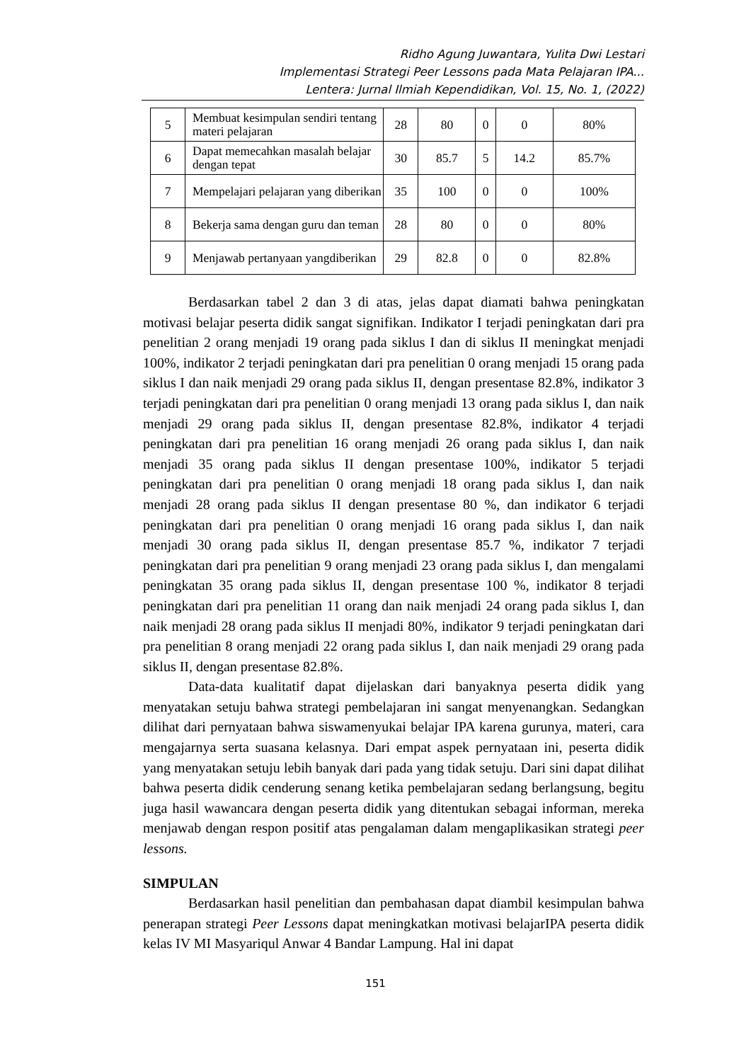Ridho Agung Juwantara, Yulita Dwi Lestari
Implementasi Strategi Peer Lessons pada Mata Pelajaran IPA...
Lentera: Jurnal Ilmiah Kependidikan, Vol. 15, No. 1, (2022)
| 5 | Membuat kesimpulan sendiri tentang materi pelajaran | 28 | 80 | 0 | 0 | 80% |
| 6 | Dapat memecahkan masalah belajar dengan tepat | 30 | 85.7 | 5 | 14.2 | 85.7% |
| 7 | Mempelajari pelajaran yang diberikan | 35 | 100 | 0 | 0 | 100% |
| 8 | Bekerja sama dengan guru dan teman | 28 | 80 | 0 | 0 | 80% |
| 9 | Menjawab pertanyaan yangdiberikan | 29 | 82.8 | 0 | 0 | 82.8% |
Berdasarkan tabel 2 dan 3 di atas, jelas dapat diamati bahwa peningkatan motivasi belajar peserta didik sangat signifikan. Indikator I terjadi peningkatan dari pra penelitian 2 orang menjadi 19 orang pada siklus I dan di siklus II meningkat menjadi 100%, indikator 2 terjadi peningkatan dari pra penelitian 0 orang menjadi 15 orang pada siklus I dan naik menjadi 29 orang pada siklus II, dengan presentase 82.8%, indikator 3 terjadi peningkatan dari pra penelitian 0 orang menjadi 13 orang pada siklus I, dan naik menjadi 29 orang pada siklus II, dengan presentase 82.8%, indikator 4 terjadi peningkatan dari pra penelitian 16 orang menjadi 26 orang pada siklus I, dan naik menjadi 35 orang pada siklus II dengan presentase 100%, indikator 5 terjadi peningkatan dari pra penelitian 0 orang menjadi 18 orang pada siklus I, dan naik menjadi 28 orang pada siklus II dengan presentase 80 %, dan indikator 6 terjadi peningkatan dari pra penelitian 0 orang menjadi 16 orang pada siklus I, dan naik menjadi 30 orang pada siklus II, dengan presentase 85.7 %, indikator 7 terjadi peningkatan dari pra penelitian 9 orang menjadi 23 orang pada siklus I, dan mengalami peningkatan 35 orang pada siklus II, dengan presentase 100 %, indikator 8 terjadi peningkatan dari pra penelitian 11 orang dan naik menjadi 24 orang pada siklus I, dan naik menjadi 28 orang pada siklus II menjadi 80%, indikator 9 terjadi peningkatan dari pra penelitian 8 orang menjadi 22 orang pada siklus I, dan naik menjadi 29 orang pada siklus II, dengan presentase 82.8%.
Data-data kualitatif dapat dijelaskan dari banyaknya peserta didik yang menyatakan setuju bahwa strategi pembelajaran ini sangat menyenangkan. Sedangkan dilihat dari pernyataan bahwa siswamenyukai belajar IPA karena gurunya, materi, cara mengajarnya serta suasana kelasnya. Dari empat aspek pernyataan ini, peserta didik yang menyatakan setuju lebih banyak dari pada yang tidak setuju. Dari sini dapat dilihat bahwa peserta didik cenderung senang ketika pembelajaran sedang berlangsung, begitu juga hasil wawancara dengan peserta didik yang ditentukan sebagai informan, mereka menjawab dengan respon positif atas pengalaman dalam mengaplikasikan strategi peer lessons.
SIMPULAN
Berdasarkan hasil penelitian dan pembahasan dapat diambil kesimpulan bahwa penerapan strategi Peer Lessons dapat meningkatkan motivasi belajarIPA peserta didik kelas IV MI Masyariqul Anwar 4 Bandar Lampung. Hal ini dapat
151